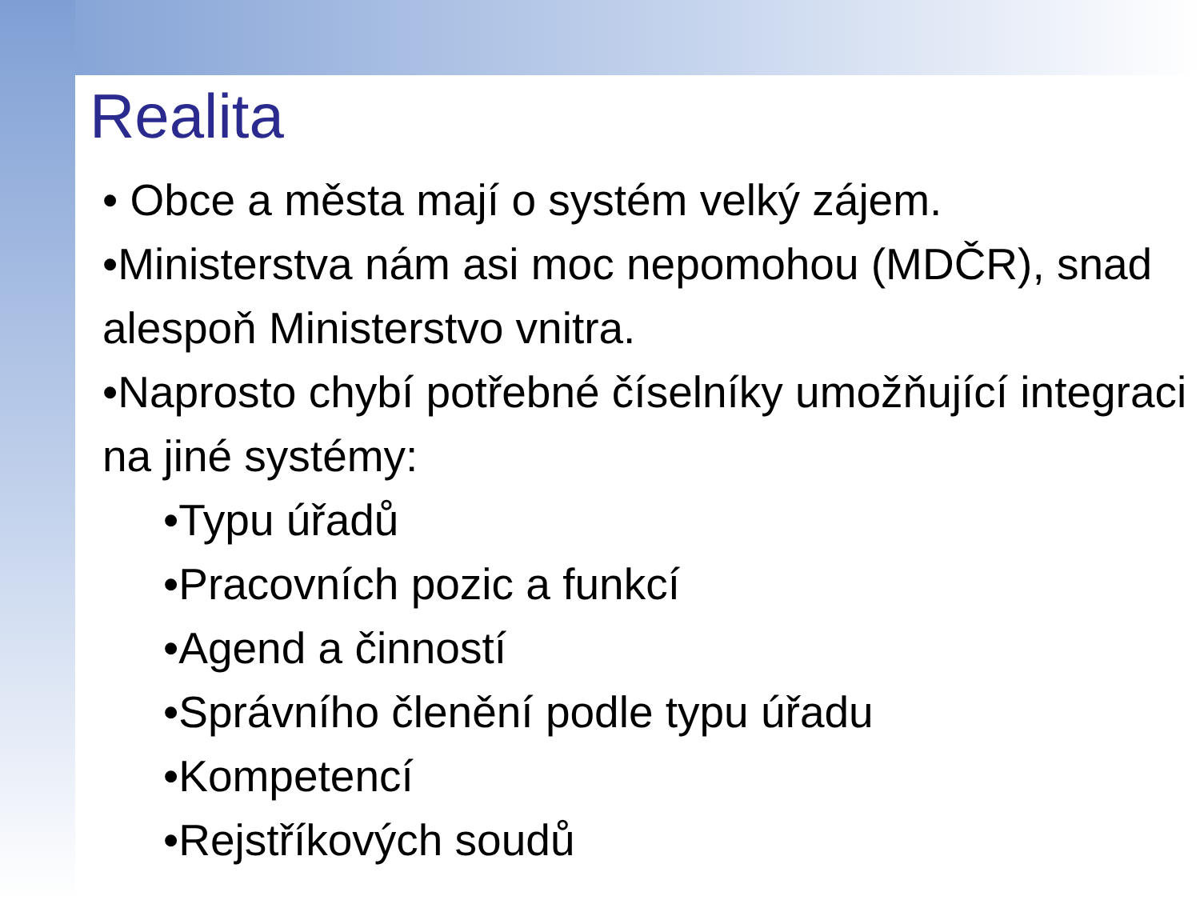Realita
• Obce a města mají o systém velký zájem.
•Ministerstva nám asi moc nepomohou (MDČR), snad alespoň Ministerstvo vnitra.
•Naprosto chybí potřebné číselníky umožňující integraci na jiné systémy:
•Typu úřadů
•Pracovních pozic a funkcí
•Agend a činností
•Správního členění podle typu úřadu
•Kompetencí
•Rejstříkových soudů